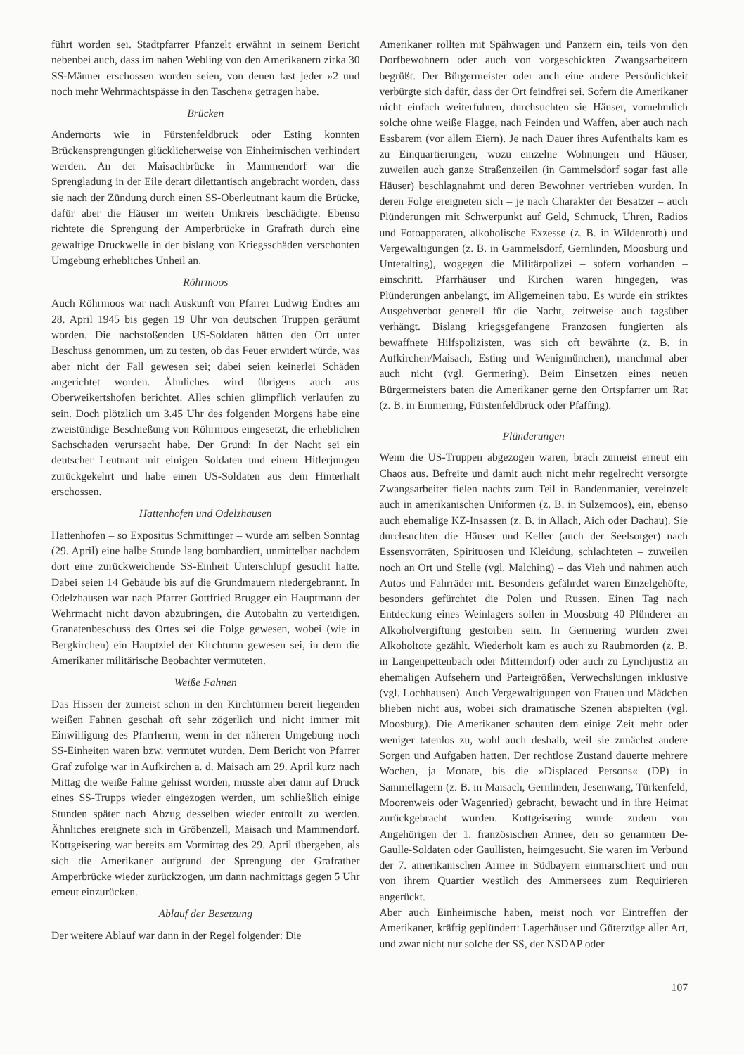führt worden sei. Stadtpfarrer Pfanzelt erwähnt in seinem Bericht nebenbei auch, dass im nahen Webling von den Amerikanern zirka 30 SS-Männer erschossen worden seien, von denen fast jeder »2 und noch mehr Wehrmachtspässe in den Taschen« getragen habe.
Brücken
Andernorts wie in Fürstenfeldbruck oder Esting konnten Brückensprengungen glücklicherweise von Einheimischen verhindert werden. An der Maisachbrücke in Mammendorf war die Sprengladung in der Eile derart dilettantisch angebracht worden, dass sie nach der Zündung durch einen SS-Oberleutnant kaum die Brücke, dafür aber die Häuser im weiten Umkreis beschädigte. Ebenso richtete die Sprengung der Amperbrücke in Grafrath durch eine gewaltige Druckwelle in der bislang von Kriegsschäden verschonten Umgebung erhebliches Unheil an.
Röhrmoos
Auch Röhrmoos war nach Auskunft von Pfarrer Ludwig Endres am 28. April 1945 bis gegen 19 Uhr von deutschen Truppen geräumt worden. Die nachstoßenden US-Soldaten hätten den Ort unter Beschuss genommen, um zu testen, ob das Feuer erwidert würde, was aber nicht der Fall gewesen sei; dabei seien keinerlei Schäden angerichtet worden. Ähnliches wird übrigens auch aus Oberweikertshofen berichtet. Alles schien glimpflich verlaufen zu sein. Doch plötzlich um 3.45 Uhr des folgenden Morgens habe eine zweistündige Beschießung von Röhrmoos eingesetzt, die erheblichen Sachschaden verursacht habe. Der Grund: In der Nacht sei ein deutscher Leutnant mit einigen Soldaten und einem Hitlerjungen zurückgekehrt und habe einen US-Soldaten aus dem Hinterhalt erschossen.
Hattenhofen und Odelzhausen
Hattenhofen – so Expositus Schmittinger – wurde am selben Sonntag (29. April) eine halbe Stunde lang bombardiert, unmittelbar nachdem dort eine zurückweichende SS-Einheit Unterschlupf gesucht hatte. Dabei seien 14 Gebäude bis auf die Grundmauern niedergebrannt. In Odelzhausen war nach Pfarrer Gottfried Brugger ein Hauptmann der Wehrmacht nicht davon abzubringen, die Autobahn zu verteidigen. Granatenbeschuss des Ortes sei die Folge gewesen, wobei (wie in Bergkirchen) ein Hauptziel der Kirchturm gewesen sei, in dem die Amerikaner militärische Beobachter vermuteten.
Weiße Fahnen
Das Hissen der zumeist schon in den Kirchtürmen bereit liegenden weißen Fahnen geschah oft sehr zögerlich und nicht immer mit Einwilligung des Pfarrherrn, wenn in der näheren Umgebung noch SS-Einheiten waren bzw. vermutet wurden. Dem Bericht von Pfarrer Graf zufolge war in Aufkirchen a. d. Maisach am 29. April kurz nach Mittag die weiße Fahne gehisst worden, musste aber dann auf Druck eines SS-Trupps wieder eingezogen werden, um schließlich einige Stunden später nach Abzug desselben wieder entrollt zu werden. Ähnliches ereignete sich in Gröbenzell, Maisach und Mammendorf. Kottgeisering war bereits am Vormittag des 29. April übergeben, als sich die Amerikaner aufgrund der Sprengung der Grafrather Amperbrücke wieder zurückzogen, um dann nachmittags gegen 5 Uhr erneut einzurücken.
Ablauf der Besetzung
Der weitere Ablauf war dann in der Regel folgender: Die
Amerikaner rollten mit Spähwagen und Panzern ein, teils von den Dorfbewohnern oder auch von vorgeschickten Zwangsarbeitern begrüßt. Der Bürgermeister oder auch eine andere Persönlichkeit verbürgte sich dafür, dass der Ort feindfrei sei. Sofern die Amerikaner nicht einfach weiterfuhren, durchsuchten sie Häuser, vornehmlich solche ohne weiße Flagge, nach Feinden und Waffen, aber auch nach Essbarem (vor allem Eiern). Je nach Dauer ihres Aufenthalts kam es zu Einquartierungen, wozu einzelne Wohnungen und Häuser, zuweilen auch ganze Straßenzeilen (in Gammelsdorf sogar fast alle Häuser) beschlagnahmt und deren Bewohner vertrieben wurden. In deren Folge ereigneten sich – je nach Charakter der Besatzer – auch Plünderungen mit Schwerpunkt auf Geld, Schmuck, Uhren, Radios und Fotoapparaten, alkoholische Exzesse (z. B. in Wildenroth) und Vergewaltigungen (z. B. in Gammelsdorf, Gernlinden, Moosburg und Unteralting), wogegen die Militärpolizei – sofern vorhanden – einschritt. Pfarrhäuser und Kirchen waren hingegen, was Plünderungen anbelangt, im Allgemeinen tabu. Es wurde ein striktes Ausgehverbot generell für die Nacht, zeitweise auch tagsüber verhängt. Bislang kriegsgefangene Franzosen fungierten als bewaffnete Hilfspolizisten, was sich oft bewährte (z. B. in Aufkirchen/Maisach, Esting und Wenigmünchen), manchmal aber auch nicht (vgl. Germering). Beim Einsetzen eines neuen Bürgermeisters baten die Amerikaner gerne den Ortspfarrer um Rat (z. B. in Emmering, Fürstenfeldbruck oder Pfaffing).
Plünderungen
Wenn die US-Truppen abgezogen waren, brach zumeist erneut ein Chaos aus. Befreite und damit auch nicht mehr regelrecht versorgte Zwangsarbeiter fielen nachts zum Teil in Bandenmanier, vereinzelt auch in amerikanischen Uniformen (z. B. in Sulzemoos), ein, ebenso auch ehemalige KZ-Insassen (z. B. in Allach, Aich oder Dachau). Sie durchsuchten die Häuser und Keller (auch der Seelsorger) nach Essensvorräten, Spirituosen und Kleidung, schlachteten – zuweilen noch an Ort und Stelle (vgl. Malching) – das Vieh und nahmen auch Autos und Fahrräder mit. Besonders gefährdet waren Einzelgehöfte, besonders gefürchtet die Polen und Russen. Einen Tag nach Entdeckung eines Weinlagers sollen in Moosburg 40 Plünderer an Alkoholvergiftung gestorben sein. In Germering wurden zwei Alkoholtote gezählt. Wiederholt kam es auch zu Raubmorden (z. B. in Langenpettenbach oder Mitterndorf) oder auch zu Lynchjustiz an ehemaligen Aufsehern und Parteigrößen, Verwechslungen inklusive (vgl. Lochhausen). Auch Vergewaltigungen von Frauen und Mädchen blieben nicht aus, wobei sich dramatische Szenen abspielten (vgl. Moosburg). Die Amerikaner schauten dem einige Zeit mehr oder weniger tatenlos zu, wohl auch deshalb, weil sie zunächst andere Sorgen und Aufgaben hatten. Der rechtlose Zustand dauerte mehrere Wochen, ja Monate, bis die »Displaced Persons« (DP) in Sammellagern (z. B. in Maisach, Gernlinden, Jesenwang, Türkenfeld, Moorenweis oder Wagenried) gebracht, bewacht und in ihre Heimat zurückgebracht wurden. Kottgeisering wurde zudem von Angehörigen der 1. französischen Armee, den so genannten De-Gaulle-Soldaten oder Gaullisten, heimgesucht. Sie waren im Verbund der 7. amerikanischen Armee in Südbayern einmarschiert und nun von ihrem Quartier westlich des Ammersees zum Requirieren angerückt.
Aber auch Einheimische haben, meist noch vor Eintreffen der Amerikaner, kräftig geplündert: Lagerhäuser und Güterzüge aller Art, und zwar nicht nur solche der SS, der NSDAP oder
107